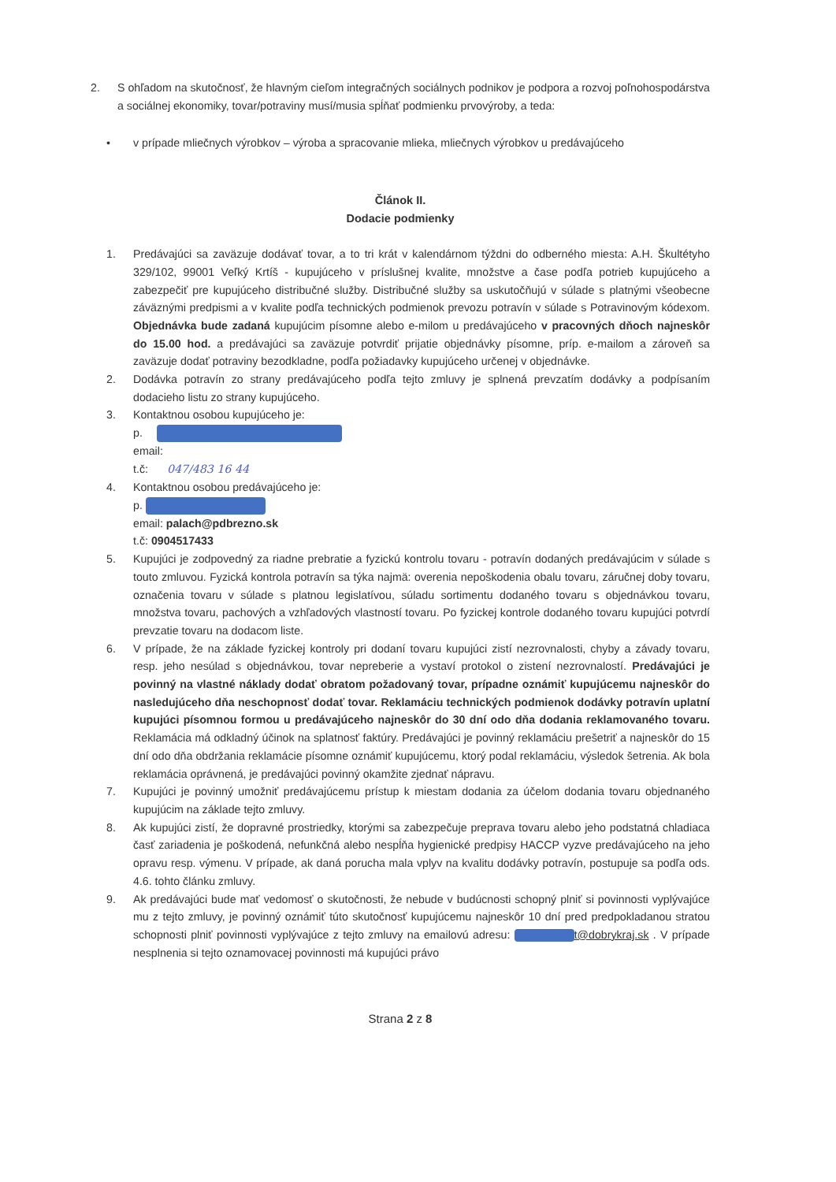2. S ohľadom na skutočnosť, že hlavným cieľom integračných sociálnych podnikov je podpora a rozvoj poľnohospodárstva a sociálnej ekonomiky, tovar/potraviny musí/musia spĺňať podmienku prvovýroby, a teda:
• v prípade mliečnych výrobkov – výroba a spracovanie mlieka, mliečnych výrobkov u predávajúceho
Článok II.
Dodacie podmienky
1. Predávajúci sa zaväzuje dodávať tovar, a to tri krát v kalendárnom týždni do odberného miesta: A.H. Škultétyho 329/102, 99001 Veľký Krtíš - kupujúceho v príslušnej kvalite, množstve a čase podľa potrieb kupujúceho a zabezpečiť pre kupujúceho distribučné služby. Distribučné služby sa uskutočňujú v súlade s platnými všeobecne záväznými predpismi a v kvalite podľa technických podmienok prevozu potravín v súlade s Potravinovým kódexom. Objednávka bude zadaná kupujúcim písomne alebo e-milom u predávajúceho v pracovných dňoch najneskôr do 15.00 hod. a predávajúci sa zaväzuje potvrdiť prijatie objednávky písomne, príp. e-mailom a zároveň sa zaväzuje dodať potraviny bezodkladne, podľa požiadavky kupujúceho určenej v objednávke.
2. Dodávka potravín zo strany predávajúceho podľa tejto zmluvy je splnená prevzatím dodávky a podpísaním dodacieho listu zo strany kupujúceho.
3. Kontaktnou osobou kupujúceho je:
p.
email:
t.č: 047/483 16 44
4. Kontaktnou osobou predávajúceho je:
p.
email: palach@pdbrezno.sk
t.č: 0904517433
5. Kupujúci je zodpovedný za riadne prebratie a fyzickú kontrolu tovaru - potravín dodaných predávajúcim v súlade s touto zmluvou. Fyzická kontrola potravín sa týka najmä: overenia nepoškodenia obalu tovaru, záručnej doby tovaru, označenia tovaru v súlade s platnou legislatívou, súladu sortimentu dodaného tovaru s objednávkou tovaru, množstva tovaru, pachových a vzhľadových vlastností tovaru. Po fyzickej kontrole dodaného tovaru kupujúci potvrdí prevzatie tovaru na dodacom liste.
6. V prípade, že na základe fyzickej kontroly pri dodaní tovaru kupujúci zistí nezrovnalosti, chyby a závady tovaru, resp. jeho nesúlad s objednávkou, tovar nepreberie a vystaví protokol o zistení nezrovnalostí. Predávajúci je povinný na vlastné náklady dodať obratom požadovaný tovar, prípadne oznámiť kupujúcemu najneskôr do nasledujúceho dňa neschopnosť dodať tovar. Reklamáciu technických podmienok dodávky potravín uplatní kupujúci písomnou formou u predávajúceho najneskôr do 30 dní odo dňa dodania reklamovaného tovaru. Reklamácia má odkladný účinok na splatnosť faktúry. Predávajúci je povinný reklamáciu prešetriť a najneskôr do 15 dní odo dňa obdržania reklamácie písomne oznámiť kupujúcemu, ktorý podal reklamáciu, výsledok šetrenia. Ak bola reklamácia oprávnená, je predávajúci povinný okamžite zjednať nápravu.
7. Kupujúci je povinný umožniť predávajúcemu prístup k miestam dodania za účelom dodania tovaru objednaného kupujúcim na základe tejto zmluvy.
8. Ak kupujúci zistí, že dopravné prostriedky, ktorými sa zabezpečuje preprava tovaru alebo jeho podstatná chladiaca časť zariadenia je poškodená, nefunkčná alebo nespĺňa hygienické predpisy HACCP vyzve predávajúceho na jeho opravu resp. výmenu. V prípade, ak daná porucha mala vplyv na kvalitu dodávky potravín, postupuje sa podľa ods. 4.6. tohto článku zmluvy.
9. Ak predávajúci bude mať vedomosť o skutočnosti, že nebude v budúcnosti schopný plniť si povinnosti vyplývajúce mu z tejto zmluvy, je povinný oznámiť túto skutočnosť kupujúcemu najneskôr 10 dní pred predpokladanou stratou schopnosti plniť povinnosti vyplývajúce z tejto zmluvy na emailovú adresu: t@dobrykraj.sk . V prípade nesplnenia si tejto oznamovacej povinnosti má kupujúci právo
Strana 2 z 8